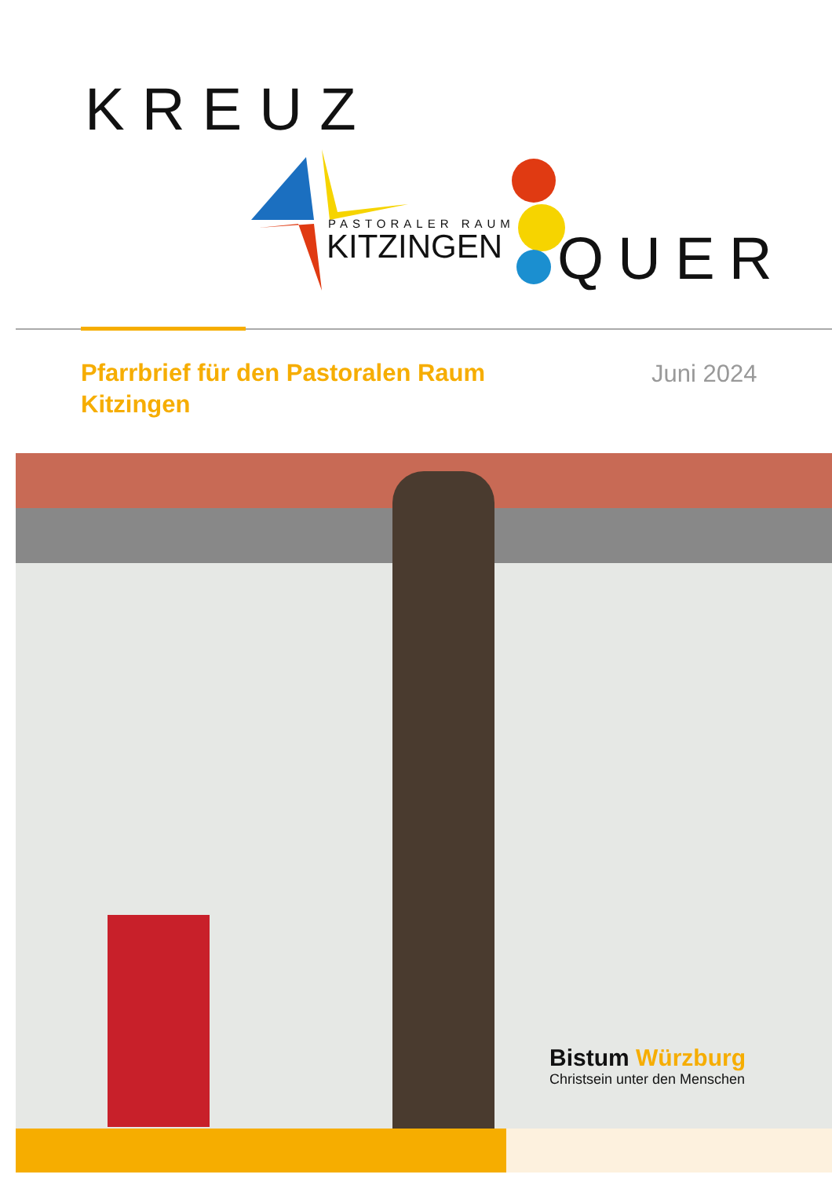KREUZ
PASTORALER RAUM
KITZINGEN QUER
Pfarrbrief für den Pastoralen Raum Kitzingen
Juni 2024
Bistum Würzburg
Christsein unter den Menschen